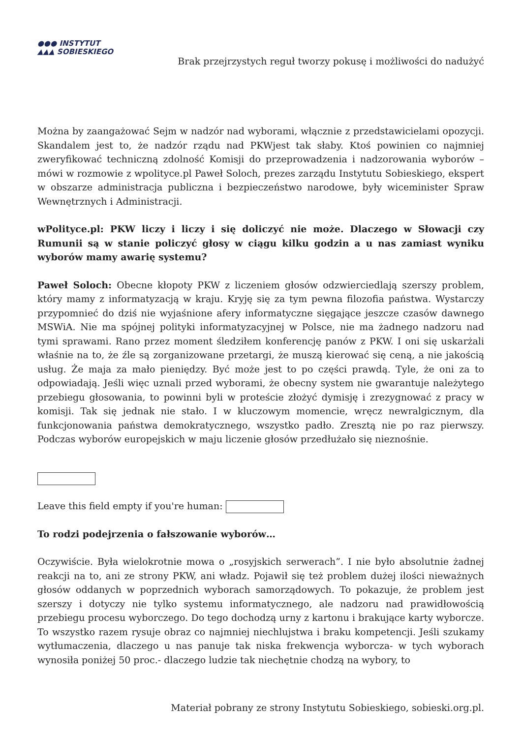●●● INSTYTUT
▲▲▲ SOBIESKIEGO
Brak przejrzystych reguł tworzy pokusę i możliwości do nadużyć
Można by zaangażować Sejm w nadzór nad wyborami, włącznie z przedstawicielami opozycji. Skandalem jest to, że nadzór rządu nad PKWjest tak słaby. Ktoś powinien co najmniej zweryfikować techniczną zdolność Komisji do przeprowadzenia i nadzorowania wyborów – mówi w rozmowie z wpolityce.pl Paweł Soloch, prezes zarządu Instytutu Sobieskiego, ekspert w obszarze administracja publiczna i bezpieczeństwo narodowe, były wiceminister Spraw Wewnętrznych i Administracji.
wPolityce.pl: PKW liczy i liczy i się doliczyć nie może. Dlaczego w Słowacji czy Rumunii są w stanie policzyć głosy w ciągu kilku godzin a u nas zamiast wyniku wyborów mamy awarię systemu?
Paweł Soloch: Obecne kłopoty PKW z liczeniem głosów odzwierciedlają szerszy problem, który mamy z informatyzacją w kraju. Kryję się za tym pewna filozofia państwa. Wystarczy przypomnieć do dziś nie wyjaśnione afery informatyczne sięgające jeszcze czasów dawnego MSWiA. Nie ma spójnej polityki informatyzacyjnej w Polsce, nie ma żadnego nadzoru nad tymi sprawami. Rano przez moment śledziłem konferencję panów z PKW. I oni się uskarżali właśnie na to, że źle są zorganizowane przetargi, że muszą kierować się ceną, a nie jakością usług. Że maja za mało pieniędzy. Być może jest to po części prawdą. Tyle, że oni za to odpowiadają. Jeśli więc uznali przed wyborami, że obecny system nie gwarantuje należytego przebiegu głosowania, to powinni byli w proteście złożyć dymisję i zrezygnować z pracy w komisji. Tak się jednak nie stało. I w kluczowym momencie, wręcz newralgicznym, dla funkcjonowania państwa demokratycznego, wszystko padło. Zresztą nie po raz pierwszy. Podczas wyborów europejskich w maju liczenie głosów przedłużało się nieznośnie.
Leave this field empty if you're human:
To rodzi podejrzenia o fałszowanie wyborów…
Oczywiście. Była wielokrotnie mowa o „rosyjskich serwerach”. I nie było absolutnie żadnej reakcji na to, ani ze strony PKW, ani władz. Pojawił się też problem dużej ilości nieważnych głosów oddanych w poprzednich wyborach samorządowych. To pokazuje, że problem jest szerszy i dotyczy nie tylko systemu informatycznego, ale nadzoru nad prawidłowością przebiegu procesu wyborczego. Do tego dochodzą urny z kartonu i brakujące karty wyborcze. To wszystko razem rysuje obraz co najmniej niechlujstwa i braku kompetencji. Jeśli szukamy wytłumaczenia, dlaczego u nas panuje tak niska frekwencja wyborcza- w tych wyborach wynosiła poniżej 50 proc.- dlaczego ludzie tak niechętnie chodzą na wybory, to
Materiał pobrany ze strony Instytutu Sobieskiego, sobieski.org.pl.